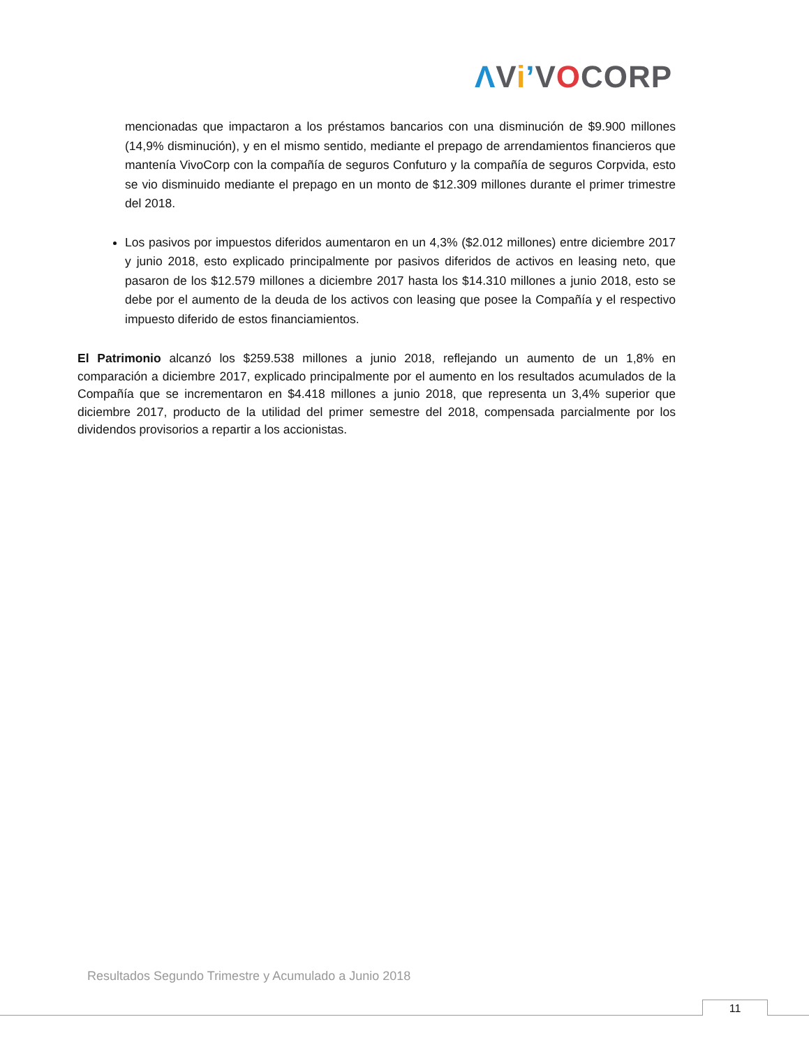ΛViʼVOCORP
mencionadas que impactaron a los préstamos bancarios con una disminución de $9.900 millones (14,9% disminución), y en el mismo sentido, mediante el prepago de arrendamientos financieros que mantenía VivoCorp con la compañía de seguros Confuturo y la compañía de seguros Corpvida, esto se vio disminuido mediante el prepago en un monto de $12.309 millones durante el primer trimestre del 2018.
Los pasivos por impuestos diferidos aumentaron en un 4,3% ($2.012 millones) entre diciembre 2017 y junio 2018, esto explicado principalmente por pasivos diferidos de activos en leasing neto, que pasaron de los $12.579 millones a diciembre 2017 hasta los $14.310 millones a junio 2018, esto se debe por el aumento de la deuda de los activos con leasing que posee la Compañía y el respectivo impuesto diferido de estos financiamientos.
El Patrimonio alcanzó los $259.538 millones a junio 2018, reflejando un aumento de un 1,8% en comparación a diciembre 2017, explicado principalmente por el aumento en los resultados acumulados de la Compañía que se incrementaron en $4.418 millones a junio 2018, que representa un 3,4% superior que diciembre 2017, producto de la utilidad del primer semestre del 2018, compensada parcialmente por los dividendos provisorios a repartir a los accionistas.
Resultados Segundo Trimestre y Acumulado a Junio 2018
11